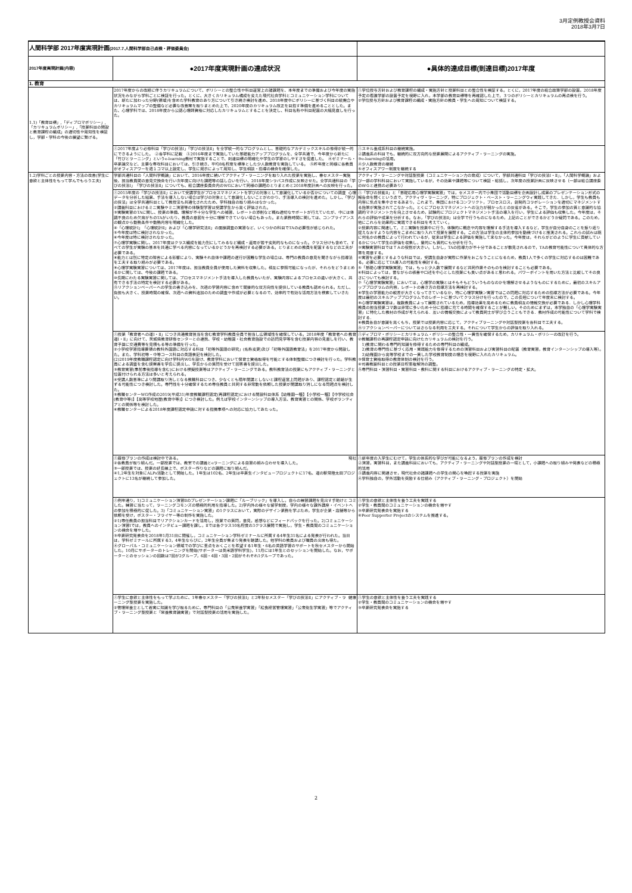3月定例教授会資料
2018年3月7日
| 人間科学部 2017年度実現計画 (2017.7.人間科学部自己点検・評価委員会) | | |
| 2017年度実現計画(内容) | ●2017年度実現計画の達成状況 | ●具体的達成目標(到達目標)2017年度 |
| 1. 教育 | | |
| 1.1)「教育目標」,「ディプロマポリシー」,「カリキュラムポリシー」,「授業科目の開設と教育課程の編成」の適切性や周知性を検証し，学部・学科の今後の展望に繋げる。 | 2017年度からの改組に伴うカリキュラムについて、ポリシーとの整合性や科目運営上の諸課題を、本年度までの準備および今年度の実施状況をみながら学科ごとに検証を行った。とくに、大きくカリキュラム構成を変えた現代社会学科とコミュニケーション学科については、新たに加わった分野(領域)を含めた学科教育のあり方について引き続き検討を進め、2018年度中にポリシーに基づく科目の統廃合やカリキュラムマップの整備など必要な改善案を取りまとめた上で、2020年度のカリキュラム改正を目指す準備を進めることとした。また、心理学科では、2018年度から公認心理師資格に対応したカリキュラムとすることを決定し、科目名称や科目配置の大幅見直しを行った。 | ①学位授与方針および教育課程の編成・実施方針と授業科目との整合性を検証する。とくに，2017年度の総合政策学部の設置，2018年度予定の看護学部の設置予定を視野に入れ，本学部の教育目標等を再確認した上で，３つのポリシーとカリキュラムの再点検を行う。 ②学位授与方針および教育課程の編成・実施方針の教員・学生への周知について検証する。 |
| | ①2017年度より必修科目「学びの技法Ⅰ」「学びの技法Ⅱ」を全学統一的なプログラムとし、基礎的なアカデミックスキルの修得が統一的にできるようにした。 ②各学科に記載 ③2016年度まで実施していた基礎能力アッププログラムを、全学共通で、今年度から新たに「竹びとラーニング」というe-learning教材で実施することで、到達目標の明確化や学生の学習のしやすさを促進した。 ④ゼミナール・卒業論文など、主要な専攻科目においては、引き続き、平均8名程度を標準とした少人数教育を実施している。 ⑤昨年度と同様に各教員がオフィスアワーを週１コマ以上設定し、学生に掲示によって周知し、学生相談・指導の機会を確保した。 | ①スキル養成系科目の継続実施。 ②講義系の科目でも，継続的に双方向的な授業展開によるアクティブ・ラーニングの実施。 ③e-learningの活用。 ④少人数教育の継続 ⑤オフィスアワー制度を継続する |
| 1.2)学科ごとの授業内容・方法の改善(学生に意欲と主体性をもって学んでもらう工夫) | 学部共通科目の「人間科学概論」において、2016年度に続いてアクティブ・ラーニングを取り入れた授業を実施し、春セメスター実施後、担当教員間の意見交換会を行い次年度に向けた課題等の話し合いを行い、2018年度シラバス作成に反映させた。全学共通科目の「学びの技法Ⅰ」「学びの技法Ⅱ」についても、総合講座委員会内のWGにおいて同様の課題のとりまとめと2018年度計画への反映を行った。 | アクティブ・ラーニングや対話型授業（コミュニケーション力の育成）について，学部共通科目「学びの技法Ⅰ・Ⅱ」，「人間科学概論」および一部の学科科目において実施しているが，その効果や課題等について検証・総括し，次年度の授業計画に反映させる（一部は総合講座委のＷＧと連携の必要あり） |
| | 心理 ①2015年度の「学びの技法Ⅱ」において受講学生がプロセスマネジメントを学びの対象として意識化しているか否かについての調査データを分析した結果、手法を導入しない場合は学びの対象として意識化しないことがわかり、手法導入の検討を進めた。しかし、「学びの技法」は全学共通科目として教授法も共通化されたため、学科独自の取り組みはなかった。 ②講義科目におけるミニ実験やミニ演習等の体験型学習は受講学生から高く評価された。 ③実験実習のTAに関し、授業の準備、理解が不十分な学生への補習、レポートの添削など概ね適切なサポートが行えていたが、中には体調不良のため欠席がちのTAがいたり、教員の意図を十分に理解できていない場合もあった。また業務時間に関しては、コンプライアンスの観点から勤務条件や勤務内容を明確化した。 ④「心理統計Ⅰ」「心理統計Ⅱ」および「心理学研究法Ⅱ」の面接調査の実習など、いくつかの科目でTAの必要性が感じられた。 ⑤今年度は特に検討されなかった。 ⑥今年度は特に検討されなかった。 ⑦心理学実験に関し、2017年度はクラス編成を能力別にしてみるなど編成・運用が若干変則的なものになった。クラス分けも含めて、すべての学生が実験の基本を共通に学べる内容になっているかどうかを再検討する必要がある。とりまとめの教員を配置するなどの工夫が必要である。 ⑧能力とは別に特定の障害による影響により、実験それ自体や課題の遂行が困難な学生の場合は、専門の教員の意見を聞きながら指導法を工夫する取り組みが必要である。 ⑨心理学実験実習については、2017年度は、担当教員全員が使用した資料を収集した。相互に参照可能になったが、それらをどうまとめるかに関しては、今後の課題である。 ⑩長期にわたる実験実習に関しては、プロセスマネジメント手法を導入した教員もいたが、実験内容によるプロセスの違いが大きく、共有できる手法の特定を検討する必要がある。 ⑪リアクションペーパーへの学生の書き込みを、次週の学習内容に含めて間接的な双方向性を提供している教員も認められる。ただし、負担も大きく、授業時間の確保、次週への資料追加のための調査や作成が必要となるので、効率的で有効な活用方法を模索していきたい。 | ①「学びの技能Ⅱ」と「基礎応用心理学実験実習」では，セメスター内で小集団で活動目標を企画設計し成果のプレゼンテーション形式の報告会を開くという点で，アクティヴ・ラーニング，特にプロジェクト・ベースト・ラーニングウィ実践してきた．しかし，学生も教員も内容に焦点を集中させるあまり，これまで，集団におけるコンフリクト，プロセスロス，創発的コラボレーションを適切にマネジメントする施策が実施されてこなかった。とくにプロセスマネジメントへの注力が弱かったとの反省がある。そこで，学生の参加の質と意識的な協調的マネジメント力を向上させるため，試験的にプロジェクトマネジメント手法の導入を行い，学生による評価も収集した。今年度は，それらの評価や成果を分析する。なお，「学びの技法Ⅱ」は全学で行うものになるため，上記のことができるかどうか疑問である。このため，他にこれらを効果的に実践できる科目を考えていく。 ②授業内容に関連して，ミニ実験を授業中に行う，体験的に概念や内容を理解する手法を導入するなど，学生が自分自身のことを振り返り捉えなおすような内容をこまめに取り入れて授業を展開する。この方法は学生の主体的参加を動機づけると推測される。これらの試みは既に何名かの教員によって行われているが，従来は学生による評価を実施して来なかった。今年度は，それらがどのように学生に貢献しているかについて学生の評価を収集し，量的にも質的にも分析を行う。 ③実験実習科目ではＴＡの役割が大きい。しかし，TAの指導力が不十分であることが散見されるので，TAの教育可能性について具体的な方策を用意する。 ④実習を必要とするような科目では，受講生自身が実際に作業をおこなうことになるため，教員1人で多くの学生に対応するのは困難である。必要に応じてTA導入の可能性を検討する。 ⑤「基礎心理学実験実習」では，もっと少人数で展開するなど共同作業そのものを検討することも必要である。 ⑥科目によっては，昔ながらの板書や口述を中心とした授業にも良い点があると思われる。パワーポイントを用いた方法と比較してその良さについても検討する。 ⑦「心理学実験実習」においては，心理学の実験とはそもそもどういうものなのかを理解させるようなものにするために，最初のスキルアッププログラムの内容，レポートの書き方の指導方法を再検討する。 ⑧学生の学習能力の較差が大きくなってきているなか，特に心理学実験ン実習ではこの問題に対応するための指導方法が必要である。今年度は最初のスキルアッププログラムでのレポートに基づいてクラス分けを行ったので，この長短について年度末に検討する。 ⑨心理学実験実習は，複数教員によって展開されているため，指導効果を高めるために教員相互の情報交換が必要である．しかし心理学科教員の担当授業コマ数は非常に多いため十分に指導に充てる時間を確保することが難しい。そのためにまずは，本学独自の「心理学実験実習」に特化した教材の作成が考えられる．互いの情報交換によって教員同士が学び合うこともできる．教材作成の可能性について学科で検討する． ⑧教員各自が意識を高くもち，授業では授業内容に応じて，アクティブラーニングや対話型授業を各科目で工夫する。 ⑨リアクションペーパーについてはさらなる利用を工夫する。それについて学生からの評価を取り入れる。 |
| | 教育 ①授業「教育者への道Ⅰ・Ⅱ」につき共通教育担当を含む教育学科教員全員で担当し広領域性を確保している。2018年度「教育者への道Ⅰ・Ⅱ」に向けて、茨城県教育研修センターとの連携、学校・幼稚園・社会教育施設での訪問見学等を含む授業内容の見直しを行い、教育予算に交通費等を見積もる等の準備を行った。 ②小学校学習指導要領の教科外国語に対応する科目「初等外国語の研究」(名称変更)及び「初等外国語教育法」を2017年度から開設した。また、学科初等・中等コース科目の英語表記を検討した。 (2)2019年度教職課程認定に向け学科内WGを設け、教育学科において保育士資格取得を可能とする体制整備につき検討を行った。学科教員による調査を含む提案書を学長に提出し、学長からの質問を受けて回答書を提出した。 ③教育実習(事前事後指導を含む)における模擬授業等はアクティブ・ラーニングである。教科教育法の授業にもアクティブ・ラーニングと位置付けられる方法は多いと考えられる。 ④受講人数基準により開講取り消しとなる教職科目につき、少なくとも隔年開講としないと課程運営上問題があり、課程認定と齟齬が生ずる可能性につき検討した。専門性を十分確保するため専任教員と共同する非常勤を依頼した授業が開講取り消しになる問題点を検討した。 ⑤教職センターWG作成の2019(平成31)年度教職課程認定(再課程認定)における開設科目体系【幼稚園一種】【小学校一種】【中学校社会(教育中等)】【高等学校地歴(教育中等)】につき検討した。例えば学校インターンシップの導入方法、教育実習との関係、学校ボランティアとの関係等を検討した。 ⑥教職センターによる2018年度課程認定申請に対する指摘事項への対応に協力してあたった。 | ①ディプロマ・ポリシーとカリキュラム・ポリシーの整合性・一貫性を確保するため，カリキュラム・ポリシーの改訂を行う。 ②教職課程の再課程認定申請に向けたカリキュラムの検討を行う。 1)教育に関わる専門的知識を修得するための専門科目の編成。 2)教育の専門性に基づく応用・実践能力を修得するための演習科目および実習科目の配置（教育実習，教育インターンシップの導入等）。 3)幼稚園から高等学校までの一貫した学校教育制度の理念を視野に入れたカリキュラム。 ③保育士資格取得の教育体制の検討を行う。 ④司書教諭科目との授業日程重複解消の調整。 ⑤専門科目・演習科目・実習科目・教科に関する科目におけるアクティブ・ラーニングの特定・拡大。 |
| | 現社 ①履修プランの作成は検討中である。 ②各教員が取り組んだ。一部授業では、教室での講義とeラーニングによる自習の組み合わせを導入した。 ③一部授業では、授業の延長線上で、ポスター作りなどの課題に取り組んだ。 ④1,2年生を対象にALPs活動として開始した。1年生は102名、2年生は卒業生インタビュープロジェクトに17名、道の駅常陸太田プロジェクトに13名が継続して参加した。 | ①新年度の入学生にむけて，学生の体系的な学びが可能になるよう，履修プランの作成を検討 ②演習，実習科目，また講義科目においても，アクティブ・ラーニングや対話型授業の一環として，小課題への取り組みや発表などの積極的活用 ③講義内容に関連させ，現代社会の諸課題への学生の関心を喚起する授業を実施 ④学科独自の，学外活動を奨励する仕組み（アクティブ・ラーニング・プロジェクト）を開始 |
| | コミ ①例年通り，1)コミュニケーション演習Ⅱのプレゼンテーション課題に「ルーブリック」を導入し，自らの練習課題を見出す手助けとした。練習に当たって，ラーニングコモンズの積極的利用を指導した。2)学内外の様々な留学制度，学内の様々な課外講座・イベントへの参加を積極的に促した。3)「コミュニケーション実習」の1クラスにおいて，実際のデザイン業務を学ぶため，学生が企業・店舗等から依頼を受け，ポスター・フライヤー等の制作を実施した。 ②1)専任教員の担当科目でリアクションカードを活用し，授業での質問，意見，感想などにフィードバックを行った。2)コミュニケーション演習Ⅰでは，教員へのインタビュー課題を課し，Ⅱでは各クラス10名程度の3クラス展開で実施し，学生・教員間のコミュニケーションの機会を増やした。 ③卒業研究発表会を2018年1月31日に開催し，コミュニケーション学科ゼミナールに所属する4年生31名による発表が行われた。当日は，学科ゼミナールに所属する3，4年生ならびに，2年生全員が集まり発表を聴講した。他学科の教員および職員の出席も得た。 ④グローバル・コミュニケーション領域での学びに重点をおくことを希望する1年生・6名の英語学習のサポートを秋セメスターから開始した。10月にサポーターのトレーニングを開始(サポーターは英米語学科学生)，11月には1年生とのセッションを開始した。なお，サポーターとのセッションの回数は7回が2グループ，6回・4回・3回・2回がそれぞれ1グループであった。 | ①学生の意欲と主体性を養う工夫を実践する ②学生・教員間のコミュニケーションの機会を増やす ③卒業研究発表会を実施する ④Peer Supporter Projectのシステムを推進する。 |
| | 健康 ①学生に意欲と主体性をもって学ぶために、1年春セメスター「学びの技法Ⅰ」と2年秋セメスター「学びの技法Ⅱ」にアクティブ・ラーニング型授業を実施した。 ②管理栄養士として着実に知識を学び取るために、専門科目の「公衆栄養学実習」「給食経営管理実習」「公衆衛生学実習」等でアクティブ・ラーニング型授業と「栄養教育論実習」で対話型授業の活用を実施した。 | ①学生の意欲と主体性を養う工夫を実践する ②学生・教員間のコミュニケーションの機会を増やす ③卒業研究発表会を実施する |
2